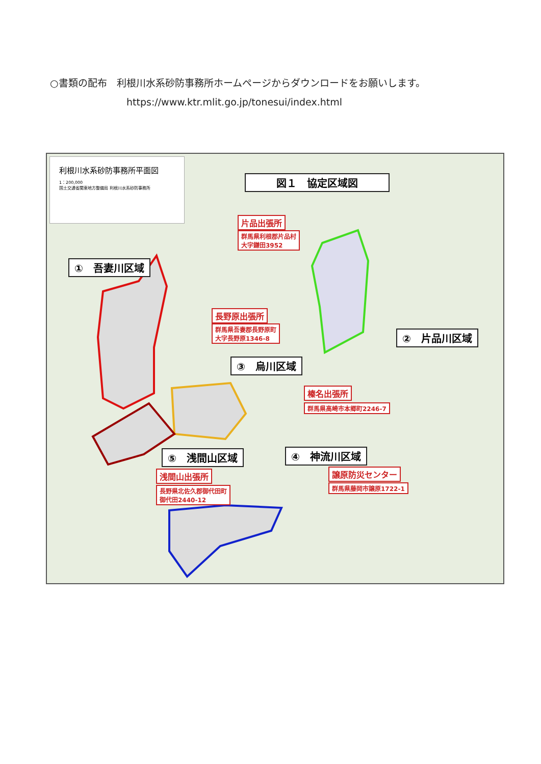○書類の配布　利根川水系砂防事務所ホームページからダウンロードをお願いします。
https://www.ktr.mlit.go.jp/tonesui/index.html
利根川水系砂防事務所平面図
1：200,000
国土交通省関東地方整備局 利根川水系砂防事務所
図１　協定区域図
片品出張所
群馬県利根郡片品村
大字鎌田3952
①　吾妻川区域
長野原出張所
群馬県吾妻郡長野原町
大字長野原1346-8
②　片品川区域
③　烏川区域
榛名出張所
群馬県高崎市本郷町2246-7
⑤　浅間山区域 ④　神流川区域
譲原防災センター
群馬県藤岡市譲原1722-1
浅間山出張所
長野県北佐久郡御代田町
御代田2440-12